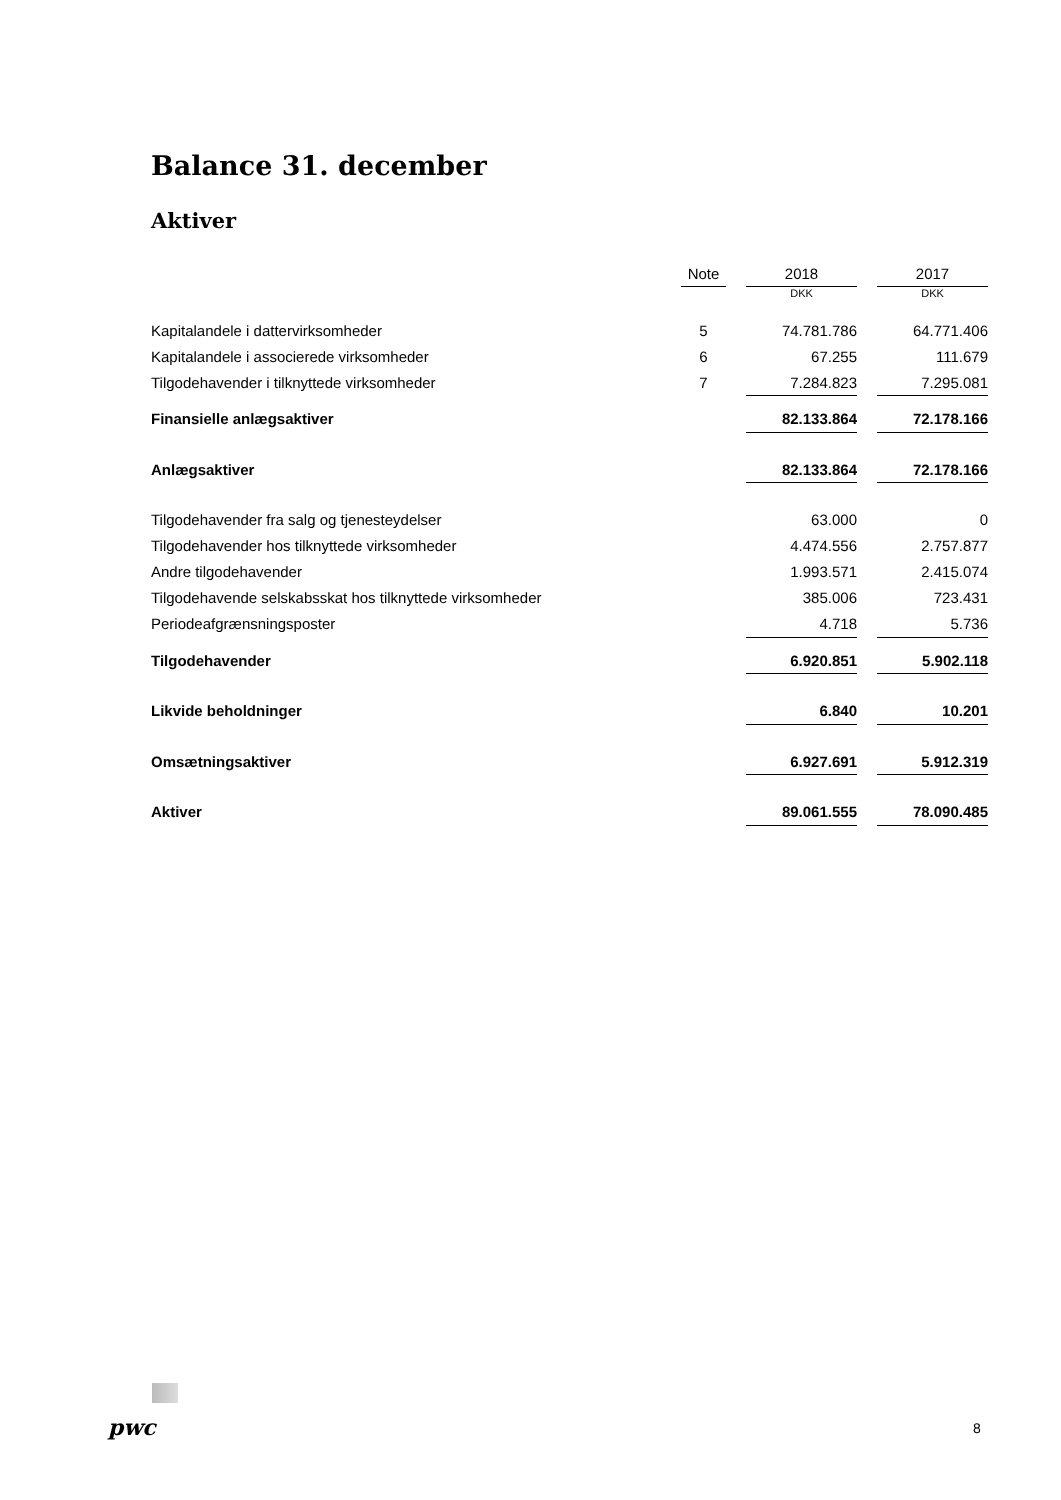Balance 31. december
Aktiver
| | Note | | 2018 | | 2017 |
| --- | --- | --- | --- | --- | --- |
| | | | DKK | | DKK |
| Kapitalandele i dattervirksomheder | 5 | | 74.781.786 | | 64.771.406 |
| Kapitalandele i associerede virksomheder | 6 | | 67.255 | | 111.679 |
| Tilgodehavender i tilknyttede virksomheder | 7 | | 7.284.823 | | 7.295.081 |
| Finansielle anlægsaktiver | | | 82.133.864 | | 72.178.166 |
| Anlægsaktiver | | | 82.133.864 | | 72.178.166 |
| Tilgodehavender fra salg og tjenesteydelser | | | 63.000 | | 0 |
| Tilgodehavender hos tilknyttede virksomheder | | | 4.474.556 | | 2.757.877 |
| Andre tilgodehavender | | | 1.993.571 | | 2.415.074 |
| Tilgodehavende selskabsskat hos tilknyttede virksomheder | | | 385.006 | | 723.431 |
| Periodeafgrænsningsposter | | | 4.718 | | 5.736 |
| Tilgodehavender | | | 6.920.851 | | 5.902.118 |
| Likvide beholdninger | | | 6.840 | | 10.201 |
| Omsætningsaktiver | | | 6.927.691 | | 5.912.319 |
| Aktiver | | | 89.061.555 | | 78.090.485 |
pwc 8